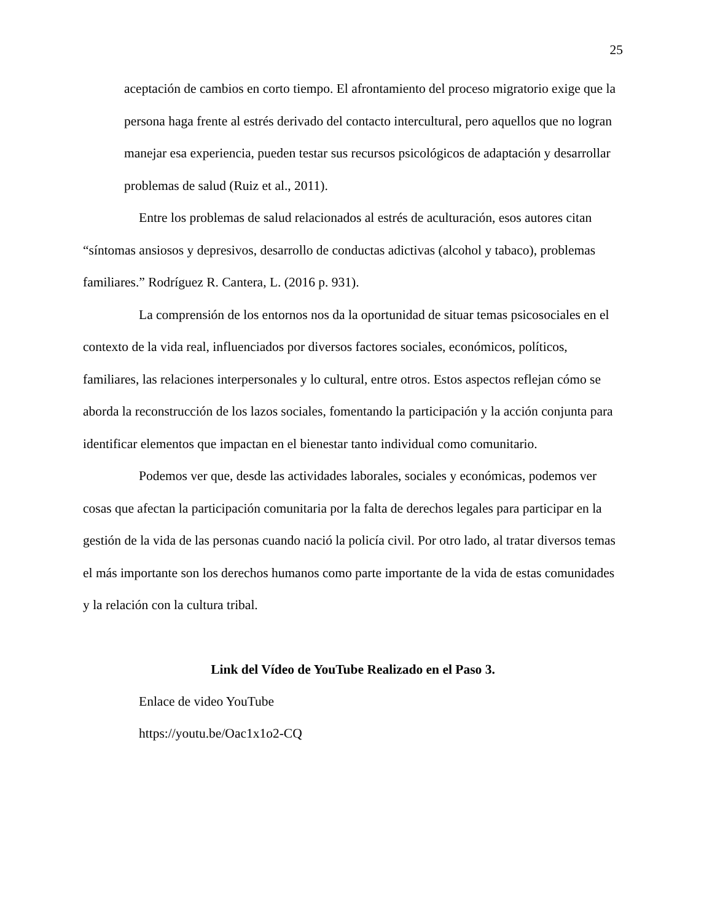25
aceptación de cambios en corto tiempo. El afrontamiento del proceso migratorio exige que la persona haga frente al estrés derivado del contacto intercultural, pero aquellos que no logran manejar esa experiencia, pueden testar sus recursos psicológicos de adaptación y desarrollar problemas de salud (Ruiz et al., 2011).
Entre los problemas de salud relacionados al estrés de aculturación, esos autores citan “síntomas ansiosos y depresivos, desarrollo de conductas adictivas (alcohol y tabaco), problemas familiares.” Rodríguez R. Cantera, L. (2016 p. 931).
La comprensión de los entornos nos da la oportunidad de situar temas psicosociales en el contexto de la vida real, influenciados por diversos factores sociales, económicos, políticos, familiares, las relaciones interpersonales y lo cultural, entre otros. Estos aspectos reflejan cómo se aborda la reconstrucción de los lazos sociales, fomentando la participación y la acción conjunta para identificar elementos que impactan en el bienestar tanto individual como comunitario.
Podemos ver que, desde las actividades laborales, sociales y económicas, podemos ver cosas que afectan la participación comunitaria por la falta de derechos legales para participar en la gestión de la vida de las personas cuando nació la policía civil. Por otro lado, al tratar diversos temas el más importante son los derechos humanos como parte importante de la vida de estas comunidades y la relación con la cultura tribal.
Link del Vídeo de YouTube Realizado en el Paso 3.
Enlace de video YouTube
https://youtu.be/Oac1x1o2-CQ